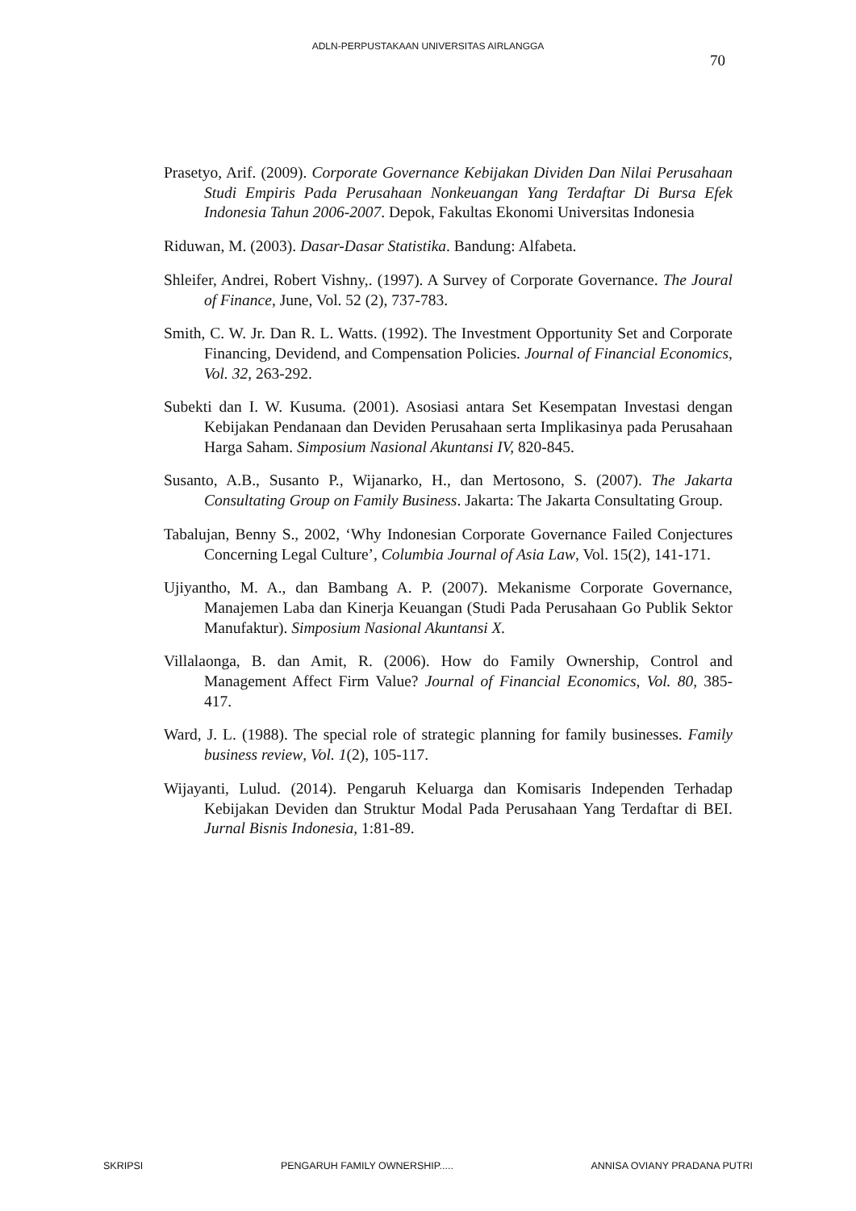ADLN-PERPUSTAKAAN UNIVERSITAS AIRLANGGA
70
Prasetyo, Arif. (2009). Corporate Governance Kebijakan Dividen Dan Nilai Perusahaan Studi Empiris Pada Perusahaan Nonkeuangan Yang Terdaftar Di Bursa Efek Indonesia Tahun 2006-2007. Depok, Fakultas Ekonomi Universitas Indonesia
Riduwan, M. (2003). Dasar-Dasar Statistika. Bandung: Alfabeta.
Shleifer, Andrei, Robert Vishny,. (1997). A Survey of Corporate Governance. The Joural of Finance, June, Vol. 52 (2), 737-783.
Smith, C. W. Jr. Dan R. L. Watts. (1992). The Investment Opportunity Set and Corporate Financing, Devidend, and Compensation Policies. Journal of Financial Economics, Vol. 32, 263-292.
Subekti dan I. W. Kusuma. (2001). Asosiasi antara Set Kesempatan Investasi dengan Kebijakan Pendanaan dan Deviden Perusahaan serta Implikasinya pada Perusahaan Harga Saham. Simposium Nasional Akuntansi IV, 820-845.
Susanto, A.B., Susanto P., Wijanarko, H., dan Mertosono, S. (2007). The Jakarta Consultating Group on Family Business. Jakarta: The Jakarta Consultating Group.
Tabalujan, Benny S., 2002, ‘Why Indonesian Corporate Governance Failed Conjectures Concerning Legal Culture’, Columbia Journal of Asia Law, Vol. 15(2), 141-171.
Ujiyantho, M. A., dan Bambang A. P. (2007). Mekanisme Corporate Governance, Manajemen Laba dan Kinerja Keuangan (Studi Pada Perusahaan Go Publik Sektor Manufaktur). Simposium Nasional Akuntansi X.
Villalaonga, B. dan Amit, R. (2006). How do Family Ownership, Control and Management Affect Firm Value? Journal of Financial Economics, Vol. 80, 385-417.
Ward, J. L. (1988). The special role of strategic planning for family businesses. Family business review, Vol. 1(2), 105-117.
Wijayanti, Lulud. (2014). Pengaruh Keluarga dan Komisaris Independen Terhadap Kebijakan Deviden dan Struktur Modal Pada Perusahaan Yang Terdaftar di BEI. Jurnal Bisnis Indonesia, 1:81-89.
SKRIPSI PENGARUH FAMILY OWNERSHIP..... ANNISA OVIANY PRADANA PUTRI